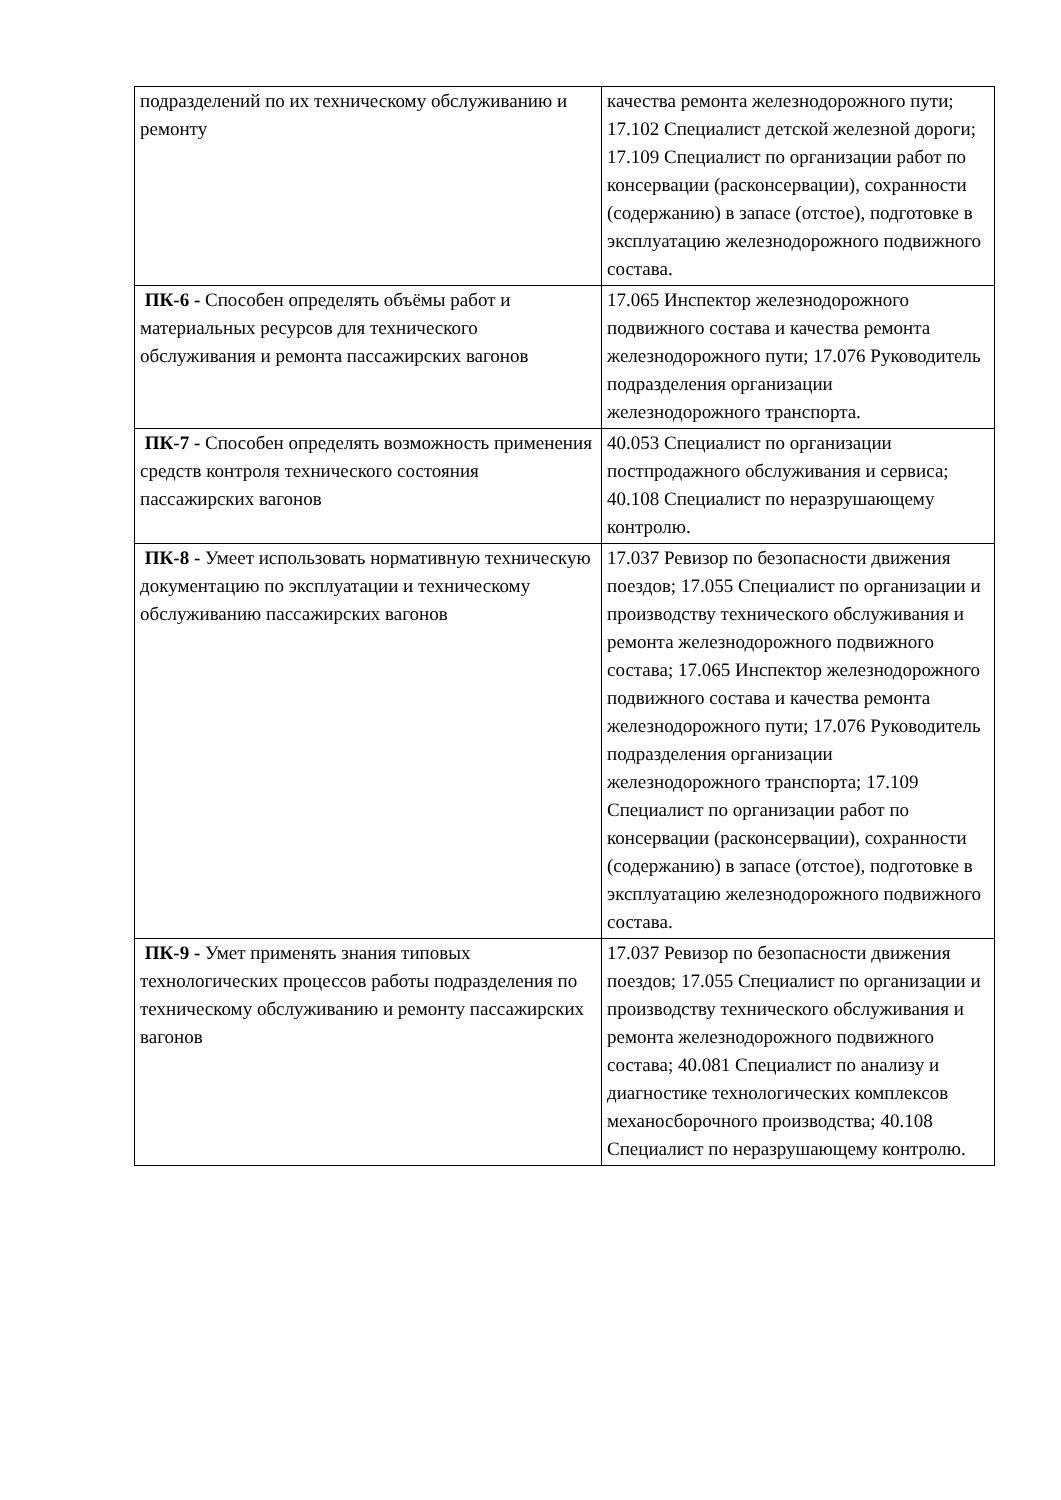| подразделений по их техническому обслуживанию и ремонту | качества ремонта железнодорожного пути; 17.102 Специалист детской железной дороги; 17.109 Специалист по организации работ по консервации (расконсервации), сохранности (содержанию) в запасе (отстое), подготовке в эксплуатацию железнодорожного подвижного состава. |
| ПК-6 - Способен определять объёмы работ и материальных ресурсов для технического обслуживания и ремонта пассажирских вагонов | 17.065 Инспектор железнодорожного подвижного состава и качества ремонта железнодорожного пути; 17.076 Руководитель подразделения организации железнодорожного транспорта. |
| ПК-7 - Способен определять возможность применения средств контроля технического состояния пассажирских вагонов | 40.053 Специалист по организации постпродажного обслуживания и сервиса; 40.108 Специалист по неразрушающему контролю. |
| ПК-8 - Умеет использовать нормативную техническую документацию по эксплуатации и техническому обслуживанию пассажирских вагонов | 17.037 Ревизор по безопасности движения поездов; 17.055 Специалист по организации и производству технического обслуживания и ремонта железнодорожного подвижного состава; 17.065 Инспектор железнодорожного подвижного состава и качества ремонта железнодорожного пути; 17.076 Руководитель подразделения организации железнодорожного транспорта; 17.109 Специалист по организации работ по консервации (расконсервации), сохранности (содержанию) в запасе (отстое), подготовке в эксплуатацию железнодорожного подвижного состава. |
| ПК-9 - Умет применять знания типовых технологических процессов работы подразделения по техническому обслуживанию и ремонту пассажирских вагонов | 17.037 Ревизор по безопасности движения поездов; 17.055 Специалист по организации и производству технического обслуживания и ремонта железнодорожного подвижного состава; 40.081 Специалист по анализу и диагностике технологических комплексов механосборочного производства; 40.108 Специалист по неразрушающему контролю. |